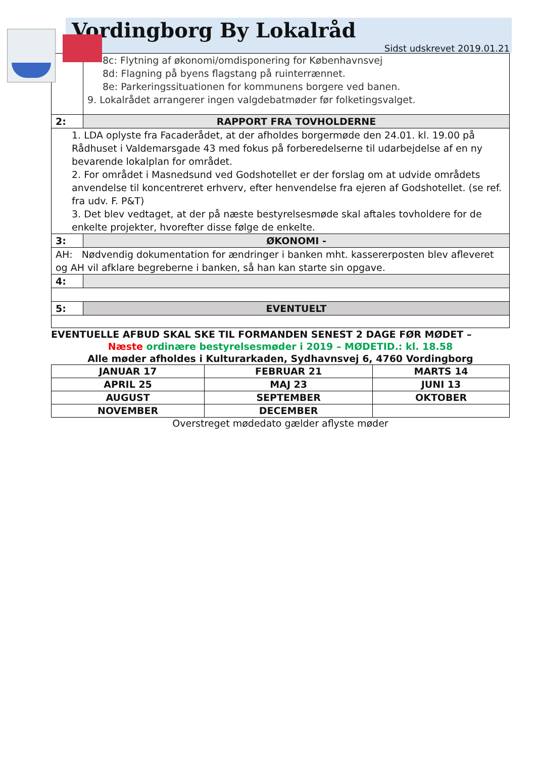Vordingborg By Lokalråd
Sidst udskrevet 2019.01.21
| | 8c: Flytning af økonomi/omdisponering for Københavnsvej 8d: Flagning på byens flagstang på ruinterrænnet. 8e: Parkeringssituationen for kommunens borgere ved banen. 9. Lokalrådet arrangerer ingen valgdebatmøder før folketingsvalget. |
| 2: | RAPPORT FRA TOVHOLDERNE |
| 1. LDA oplyste fra Facaderådet, at der afholdes borgermøde den 24.01. kl. 19.00 på Rådhuset i Valdemarsgade 43 med fokus på forberedelserne til udarbejdelse af en ny bevarende lokalplan for området. 2. For området i Masnedsund ved Godshotellet er der forslag om at udvide områdets anvendelse til koncentreret erhverv, efter henvendelse fra ejeren af Godshotellet. (se ref. fra udv. F. P&T) 3. Det blev vedtaget, at der på næste bestyrelsesmøde skal aftales tovholdere for de enkelte projekter, hvorefter disse følge de enkelte. | |
| 3: | ØKONOMI - |
| AH: Nødvendig dokumentation for ændringer i banken mht. kassererposten blev afleveret og AH vil afklare begreberne i banken, så han kan starte sin opgave. | |
| 4: | |
| 5: | EVENTUELT |
EVENTUELLE AFBUD SKAL SKE TIL FORMANDEN SENEST 2 DAGE FØR MØDET –
Næste ordinære bestyrelsesmøder i 2019 – MØDETID.: kl. 18.58
Alle møder afholdes i Kulturarkaden, Sydhavnsvej 6, 4760 Vordingborg
| JANUAR 17 | FEBRUAR 21 | MARTS 14 |
| APRIL 25 | MAJ 23 | JUNI 13 |
| AUGUST | SEPTEMBER | OKTOBER |
| NOVEMBER | DECEMBER | |
Overstreget mødedato gælder aflyste møder